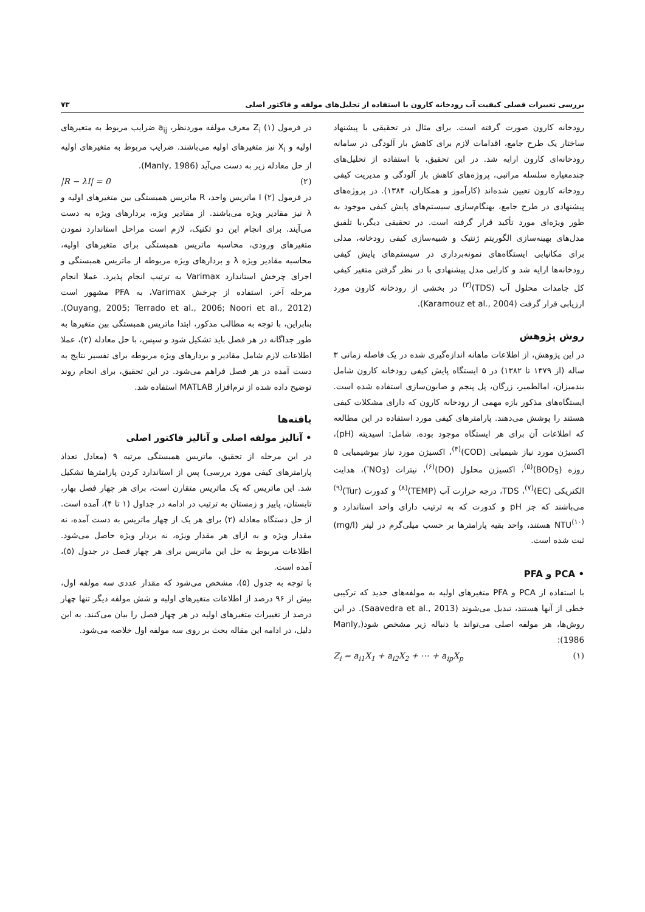بررسی تغییرات فصلی کیفیت آب رودخانه کارون با استفاده از تحلیل‌های مولفه و فاکتور اصلی ۷۳
رودخانه کارون صورت گرفته است. برای مثال در تحقیقی با پیشنهاد ساختار یک طرح جامع، اقدامات لازم برای کاهش بار آلودگی در سامانه رودخانه‌ای کارون ارایه شد. در این تحقیق، با استفاده از تحلیل‌های چندمعیاره سلسله مراتبی، پروژه‌های کاهش بار آلودگی و مدیریت کیفی رودخانه کارون تعیین شده‌اند (کارآموز و همکاران، ۱۳۸۴). در پروژه‌های پیشنهادی در طرح جامع، بهنگام‌سازی سیستم‌های پایش کیفی موجود به طور ویژه‌ای مورد تأکید قرار گرفته است. در تحقیقی دیگر،با تلفیق مدل‌های بهینه‌سازی الگوریتم ژنتیک و شبیه‌سازی کیفی رودخانه، مدلی برای مکانیابی ایستگاه‌های نمونه‌برداری در سیستم‌های پایش کیفی رودخانه‌ها ارایه شد و کارایی مدل پیشنهادی با در نظر گرفتن متغیر کیفی کل جامدات محلول آب (TDS)<sup>(۳)</sup> در بخشی از رودخانه کارون مورد ارزیابی قرار گرفت (Karamouz et al., 2004).
روش پژوهش
در این پژوهش، از اطلاعات ماهانه اندازه‌گیری شده در یک فاصله زمانی ۳ ساله (از ۱۳۷۹ تا ۱۳۸۲) در ۵ ایستگاه پایش کیفی رودخانه کارون شامل بندمیزان، امالطمیر، زرگان، پل پنجم و صابون‌سازی استفاده شده است. ایستگاه‌های مذکور بازه مهمی از رودخانه کارون که دارای مشکلات کیفی هستند را پوشش می‌دهند. پارامترهای کیفی مورد استفاده در این مطالعه که اطلاعات آن برای هر ایستگاه موجود بوده، شامل: اسیدیته (pH)، اکسیژن مورد نیاز شیمیایی (COD)<sup>(۴)</sup>، اکسیژن مورد نیاز بیوشیمیایی ۵ روزه (BOD<sub>5</sub>)<sup>(۵)</sup>، اکسیژن محلول (DO)<sup>(۶)</sup>، نیترات (NO<sub>3</sub><sup>-</sup>)، هدایت الکتریکی (EC)<sup>(۷)</sup>، TDS، درجه حرارت آب (TEMP)<sup>(۸)</sup> و کدورت (Tur)<sup>(۹)</sup> می‌باشند که جز pH و کدورت که به ترتیب دارای واحد استاندارد و NTU<sup>(۱۰)</sup> هستند، واحد بقیه پارامترها بر حسب میلی‌گرم در لیتر (mg/l) ثبت شده است.
• PCA و PFA
با استفاده از PCA و PFA متغیرهای اولیه به مولفه‌های جدید که ترکیبی خطی از آنها هستند، تبدیل می‌شوند (Saavedra et al., 2013). در این روش‌ها، هر مولفه اصلی می‌تواند با دنباله زیر مشخص شود(Manly, 1986):
Z<sub>i</sub> = a<sub>i1</sub>X<sub>1</sub> + a<sub>i2</sub>X<sub>2</sub> + ⋯ + a<sub>ip</sub>X<sub>p</sub> (۱)
در فرمول (۱) Z<sub>i</sub> معرف مولفه موردنظر، a<sub>ij</sub> ضرایب مربوط به متغیرهای اولیه و X<sub>i</sub> نیز متغیرهای اولیه می‌باشند. ضرایب مربوط به متغیرهای اولیه از حل معادله زیر به دست می‌آید (Manly, 1986).
|R − λI| = 0 (۲)
در فرمول (۲) I ماتریس واحد، R ماتریس همبستگی بین متغیرهای اولیه و λ نیز مقادیر ویژه می‌باشند. از مقادیر ویژه، بردارهای ویژه به دست می‌آیند. برای انجام این دو تکنیک، لازم است مراحل استاندارد نمودن متغیرهای ورودی، محاسبه ماتریس همبستگی برای متغیرهای اولیه، محاسبه مقادیر ویژه λ و بردارهای ویژه مربوطه از ماتریس همبستگی و اجرای چرخش استاندارد Varimax به ترتیب انجام پذیرد. عملا انجام مرحله آخر، استفاده از چرخش Varimax، به PFA مشهور است (Ouyang, 2005; Terrado et al., 2006; Noori et al., 2012). بنابراین، با توجه به مطالب مذکور، ابتدا ماتریس همبستگی بین متغیرها به طور جداگانه در هر فصل باید تشکیل شود و سپس، با حل معادله (۲)، عملا اطلاعات لازم شامل مقادیر و بردارهای ویژه مربوطه برای تفسیر نتایج به دست آمده در هر فصل فراهم می‌شود. در این تحقیق، برای انجام روند توضیح داده شده از نرم‌افزار MATLAB استفاده شد.
یافته‌ها
• آنالیز مولفه اصلی و آنالیز فاکتور اصلی
در این مرحله از تحقیق، ماتریس همبستگی مرتبه ۹ (معادل تعداد پارامترهای کیفی مورد بررسی) پس از استاندارد کردن پارامترها تشکیل شد. این ماتریس که یک ماتریس متقارن است، برای هر چهار فصل بهار، تابستان، پاییز و زمستان به ترتیب در ادامه در جداول (۱ تا ۴)، آمده است. از حل دستگاه معادله (۲) برای هر یک از چهار ماتریس به دست آمده، نه مقدار ویژه و به ازای هر مقدار ویژه، نه بردار ویژه حاصل می‌شود. اطلاعات مربوط به حل این ماتریس برای هر چهار فصل در جدول (۵)، آمده است.
با توجه به جدول (۵)، مشخص می‌شود که مقدار عددی سه مولفه اول، بیش از ۹۶ درصد از اطلاعات متغیرهای اولیه و شش مولفه دیگر تنها چهار درصد از تغییرات متغیرهای اولیه در هر چهار فصل را بیان می‌کنند. به این دلیل، در ادامه این مقاله بحث بر روی سه مولفه اول خلاصه می‌شود.